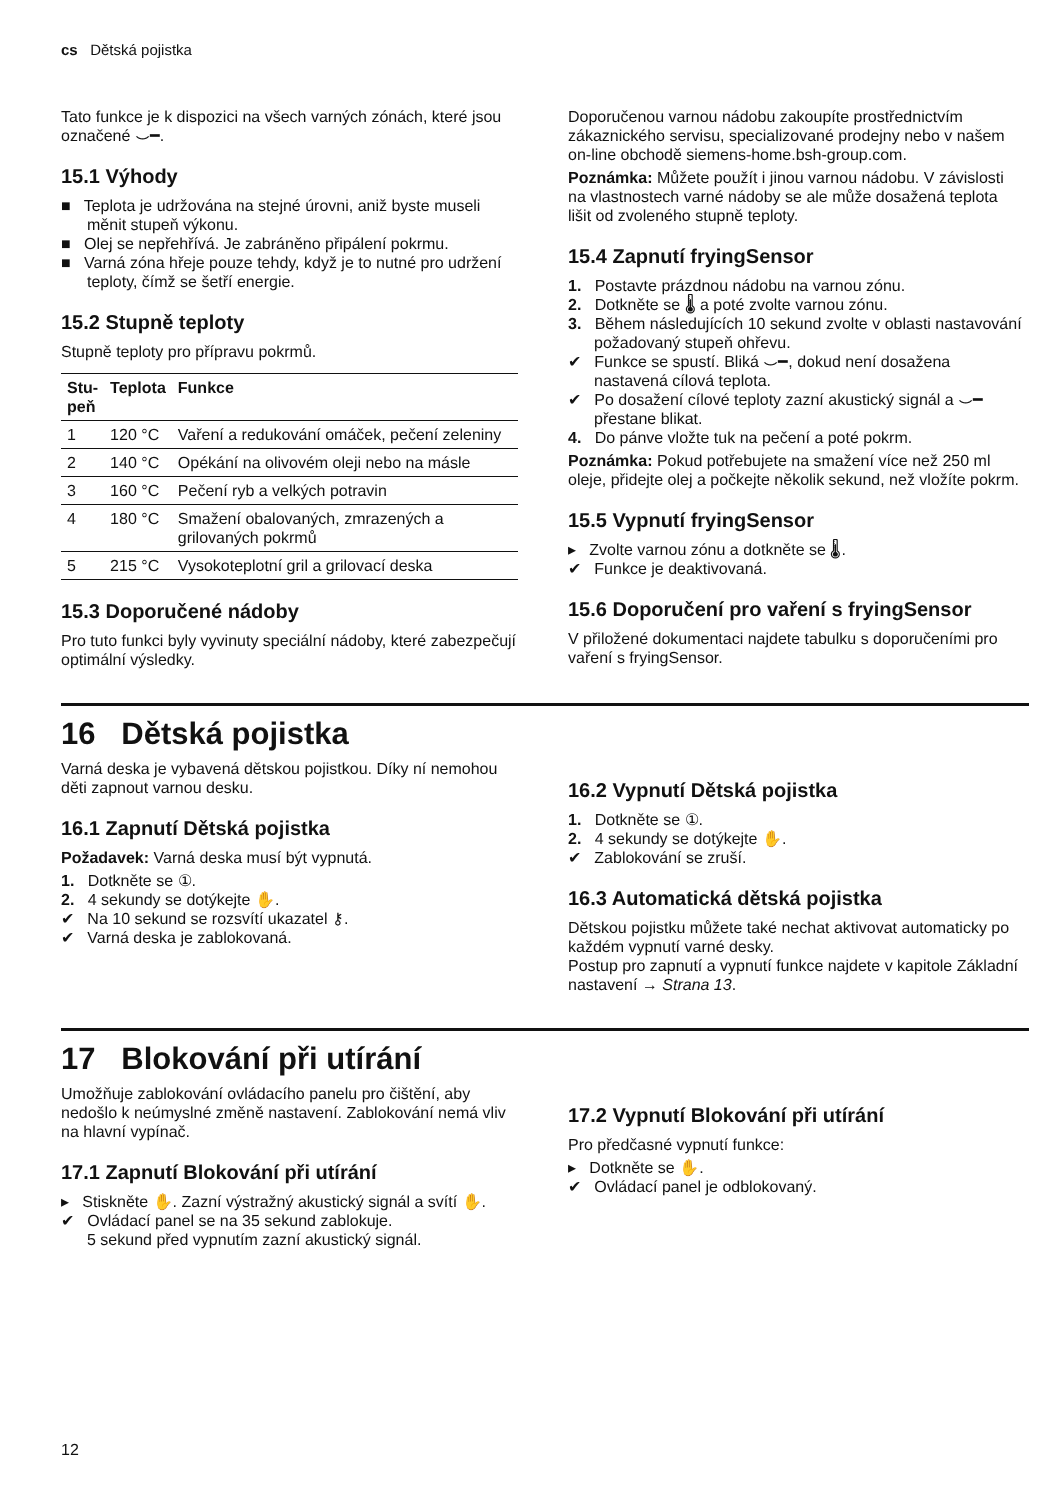cs Dětská pojistka
Tato funkce je k dispozici na všech varných zónách, které jsou označené ⌣━.
15.1 Výhody
■ Teplota je udržována na stejné úrovni, aniž byste museli měnit stupeň výkonu.
■ Olej se nepřehřívá. Je zabráněno připálení pokrmu.
■ Varná zóna hřeje pouze tehdy, když je to nutné pro udržení teploty, čímž se šetří energie.
15.2 Stupně teploty
Stupně teploty pro přípravu pokrmů.
| Stu- peň | Teplota | Funkce |
| --- | --- | --- |
| 1 | 120 °C | Vaření a redukování omáček, pečení zeleniny |
| 2 | 140 °C | Opékání na olivovém oleji nebo na másle |
| 3 | 160 °C | Pečení ryb a velkých potravin |
| 4 | 180 °C | Smažení obalovaných, zmrazených a grilovaných pokrmů |
| 5 | 215 °C | Vysokoteplotní gril a grilovací deska |
15.3 Doporučené nádoby
Pro tuto funkci byly vyvinuty speciální nádoby, které zabezpečují optimální výsledky.
Doporučenou varnou nádobu zakoupíte prostřednictvím zákaznického servisu, specializované prodejny nebo v našem on-line obchodě siemens-home.bsh-group.com.
Poznámka: Můžete použít i jinou varnou nádobu. V závislosti na vlastnostech varné nádoby se ale může dosažená teplota lišit od zvoleného stupně teploty.
15.4 Zapnutí fryingSensor
1. Postavte prázdnou nádobu na varnou zónu.
2. Dotkněte se 🌡 a poté zvolte varnou zónu.
3. Během následujících 10 sekund zvolte v oblasti nastavování požadovaný stupeň ohřevu.
✔ Funkce se spustí. Bliká ⌣━, dokud není dosažena nastavená cílová teplota.
✔ Po dosažení cílové teploty zazní akustický signál a ⌣━ přestane blikat.
4. Do pánve vložte tuk na pečení a poté pokrm.
Poznámka: Pokud potřebujete na smažení více než 250 ml oleje, přidejte olej a počkejte několik sekund, než vložíte pokrm.
15.5 Vypnutí fryingSensor
▸ Zvolte varnou zónu a dotkněte se 🌡.
✔ Funkce je deaktivovaná.
15.6 Doporučení pro vaření s fryingSensor
V přiložené dokumentaci najdete tabulku s doporučeními pro vaření s fryingSensor.
16 Dětská pojistka
Varná deska je vybavená dětskou pojistkou. Díky ní nemohou děti zapnout varnou desku.
16.1 Zapnutí Dětská pojistka
Požadavek: Varná deska musí být vypnutá.
1. Dotkněte se ①.
2. 4 sekundy se dotýkejte ✋.
✔ Na 10 sekund se rozsvítí ukazatel ⚷.
✔ Varná deska je zablokovaná.
16.2 Vypnutí Dětská pojistka
1. Dotkněte se ①.
2. 4 sekundy se dotýkejte ✋.
✔ Zablokování se zruší.
16.3 Automatická dětská pojistka
Dětskou pojistku můžete také nechat aktivovat automaticky po každém vypnutí varné desky.
Postup pro zapnutí a vypnutí funkce najdete v kapitole Základní nastavení → Strana 13.
17 Blokování při utírání
Umožňuje zablokování ovládacího panelu pro čištění, aby nedošlo k neúmyslné změně nastavení. Zablokování nemá vliv na hlavní vypínač.
17.1 Zapnutí Blokování při utírání
▸ Stiskněte ✋. Zazní výstražný akustický signál a svítí ✋.
✔ Ovládací panel se na 35 sekund zablokuje.
5 sekund před vypnutím zazní akustický signál.
17.2 Vypnutí Blokování při utírání
Pro předčasné vypnutí funkce:
▸ Dotkněte se ✋.
✔ Ovládací panel je odblokovaný.
12